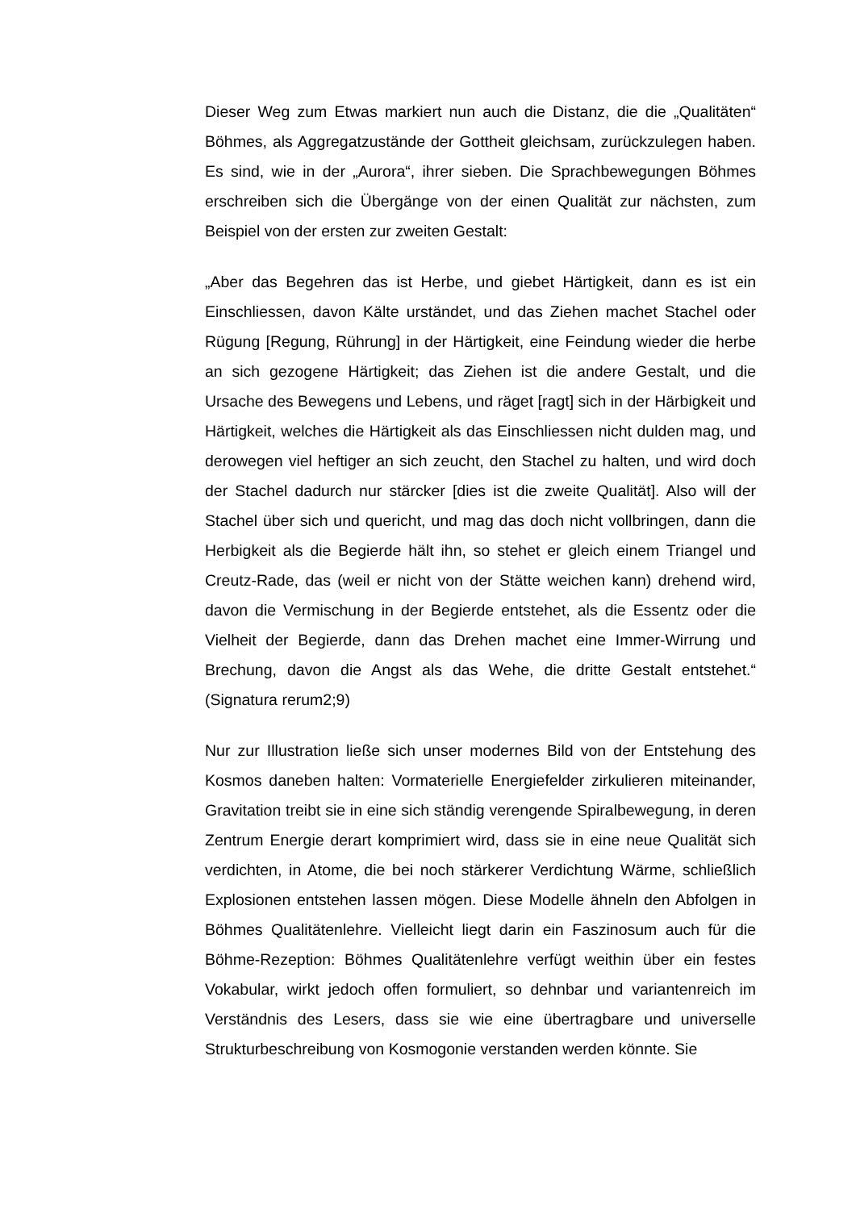Dieser Weg zum Etwas markiert nun auch die Distanz, die die „Qualitäten“ Böhmes, als Aggregatzustände der Gottheit gleichsam, zurückzulegen haben. Es sind, wie in der „Aurora“, ihrer sieben. Die Sprachbewegungen Böhmes erschreiben sich die Übergänge von der einen Qualität zur nächsten, zum Beispiel von der ersten zur zweiten Gestalt:
„Aber das Begehren das ist Herbe, und giebet Härtigkeit, dann es ist ein Einschliessen, davon Kälte urständet, und das Ziehen machet Stachel oder Rügung [Regung, Rührung] in der Härtigkeit, eine Feindung wieder die herbe an sich gezogene Härtigkeit; das Ziehen ist die andere Gestalt, und die Ursache des Bewegens und Lebens, und räget [ragt] sich in der Härbigkeit und Härtigkeit, welches die Härtigkeit als das Einschliessen nicht dulden mag, und derowegen viel heftiger an sich zeucht, den Stachel zu halten, und wird doch der Stachel dadurch nur stärcker [dies ist die zweite Qualität]. Also will der Stachel über sich und quericht, und mag das doch nicht vollbringen, dann die Herbigkeit als die Begierde hält ihn, so stehet er gleich einem Triangel und Creutz-Rade, das (weil er nicht von der Stätte weichen kann) drehend wird, davon die Vermischung in der Begierde entstehet, als die Essentz oder die Vielheit der Begierde, dann das Drehen machet eine Immer-Wirrung und Brechung, davon die Angst als das Wehe, die dritte Gestalt entstehet.“ (Signatura rerum2;9)
Nur zur Illustration ließe sich unser modernes Bild von der Entstehung des Kosmos daneben halten: Vormaterielle Energiefelder zirkulieren miteinander, Gravitation treibt sie in eine sich ständig verengende Spiralbewegung, in deren Zentrum Energie derart komprimiert wird, dass sie in eine neue Qualität sich verdichten, in Atome, die bei noch stärkerer Verdichtung Wärme, schließlich Explosionen entstehen lassen mögen. Diese Modelle ähneln den Abfolgen in Böhmes Qualitätenlehre. Vielleicht liegt darin ein Faszinosum auch für die Böhme-Rezeption: Böhmes Qualitätenlehre verfügt weithin über ein festes Vokabular, wirkt jedoch offen formuliert, so dehnbar und variantenreich im Verständnis des Lesers, dass sie wie eine übertragbare und universelle Strukturbeschreibung von Kosmogonie verstanden werden könnte. Sie